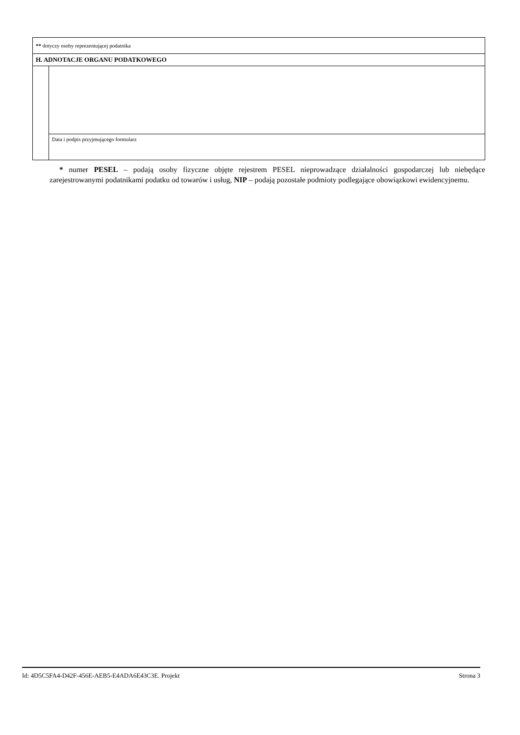| ** dotyczy osoby reprezentującej podatnika | |
| H. ADNOTACJE ORGANU PODATKOWEGO | |
| | Data i podpis przyjmującego formularz |
* numer PESEL – podają osoby fizyczne objęte rejestrem PESEL nieprowadzące działalności gospodarczej lub niebędące zarejestrowanymi podatnikami podatku od towarów i usług, NIP – podają pozostałe podmioty podlegające obowiązkowi ewidencyjnemu.
Id: 4D5C5FA4-D42F-456E-AEB5-E4ADA6E43C3E. Projekt Strona 3